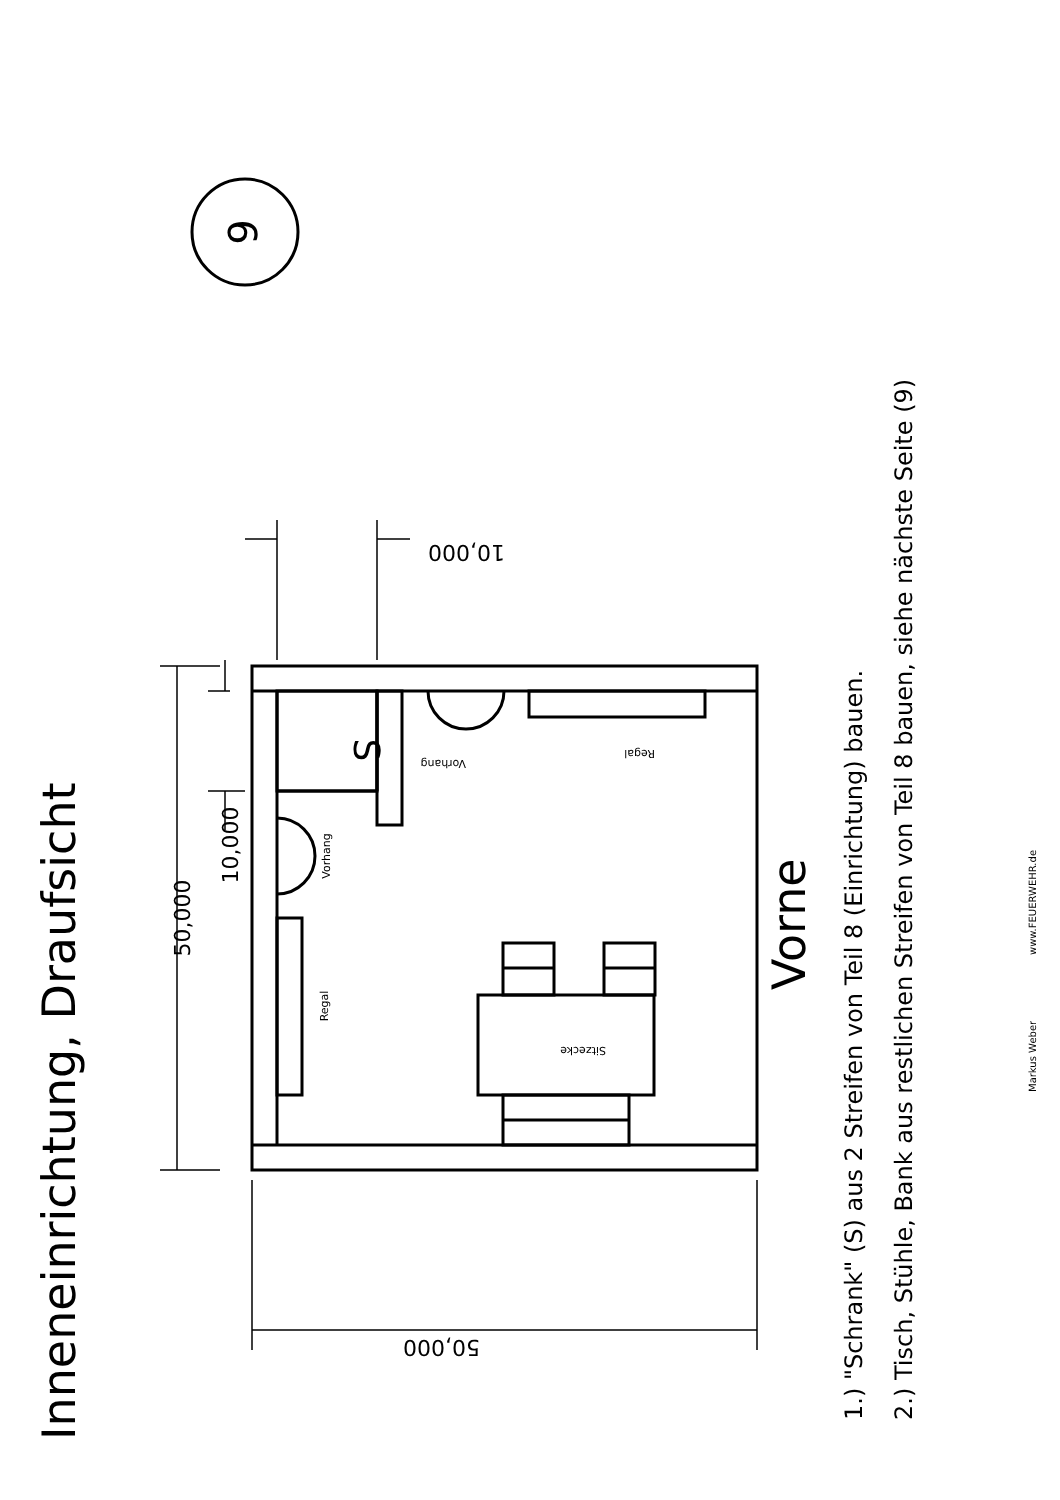Inneneinrichtung, Draufsicht
6
10,000
50,000
10,000
50,000
S
Vorhang
Regal
Vorhang
Regal
Sitzecke
Vorne
1.) "Schrank" (S) aus 2 Streifen von Teil 8 (Einrichtung) bauen.
2.) Tisch, Stühle, Bank aus restlichen Streifen von Teil 8 bauen, siehe nächste Seite (9)
Markus Weber
www.FEUERWEHR.de